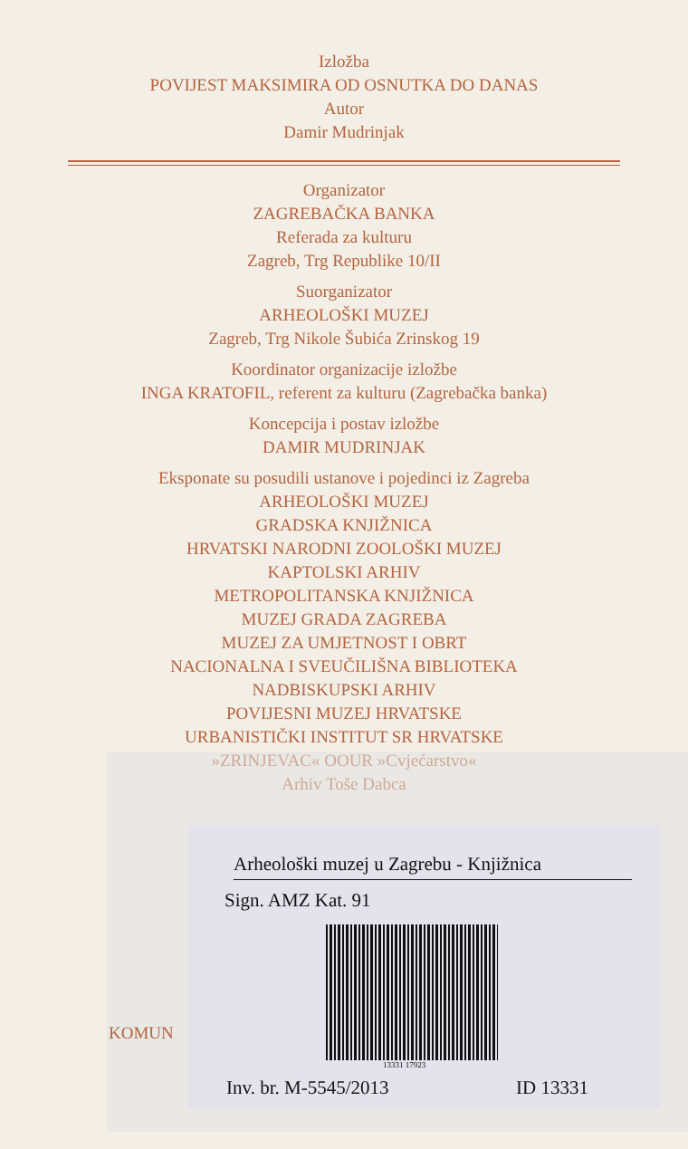Izložba
POVIJEST MAKSIMIRA OD OSNUTKA DO DANAS
Autor
Damir Mudrinjak
Organizator
ZAGREBAČKA BANKA
Referada za kulturu
Zagreb, Trg Republike 10/II
Suorganizator
ARHEOLOŠKI MUZEJ
Zagreb, Trg Nikole Šubića Zrinskog 19
Koordinator organizacije izložbe
INGA KRATOFIL, referent za kulturu (Zagrebačka banka)
Koncepcija i postav izložbe
DAMIR MUDRINJAK
Eksponate su posudili ustanove i pojedinci iz Zagreba
ARHEOLOŠKI MUZEJ
GRADSKA KNJIŽNICA
HRVATSKI NARODNI ZOOLOŠKI MUZEJ
KAPTOLSKI ARHIV
METROPOLITANSKA KNJIŽNICA
MUZEJ GRADA ZAGREBA
MUZEJ ZA UMJETNOST I OBRT
NACIONALNA I SVEUČILIŠNA BIBLIOTEKA
NADBISKUPSKI ARHIV
POVIJESNI MUZEJ HRVATSKE
URBANISTIČKI INSTITUT SR HRVATSKE
»ZRINJEVAC« OOUR »Cvjećarstvo«
Arhiv Toše Dabca
KOMUN
Arheološki muzej u Zagrebu - Knjižnica
Sign. AMZ Kat. 91
13331 17923
Inv. br. M-5545/2013 ID 13331